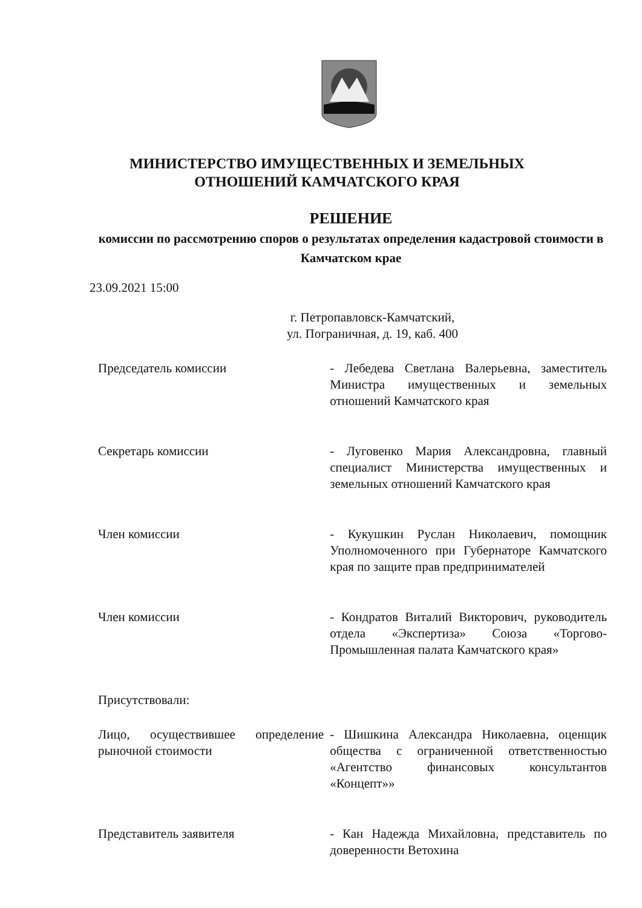МИНИСТЕРСТВО ИМУЩЕСТВЕННЫХ И ЗЕМЕЛЬНЫХ
ОТНОШЕНИЙ КАМЧАТСКОГО КРАЯ
РЕШЕНИЕ
комиссии по рассмотрению споров о результатах определения кадастровой стоимости в Камчатском крае
23.09.2021 15:00
г. Петропавловск-Камчатский,
ул. Пограничная, д. 19, каб. 400
Председатель комиссии - Лебедева Светлана Валерьевна, заместитель Министра имущественных и земельных отношений Камчатского края
Секретарь комиссии - Луговенко Мария Александровна, главный специалист Министерства имущественных и земельных отношений Камчатского края
Член комиссии - Кукушкин Руслан Николаевич, помощник Уполномоченного при Губернаторе Камчатского края по защите прав предпринимателей
Член комиссии - Кондратов Виталий Викторович, руководитель отдела «Экспертиза» Союза «Торгово-Промышленная палата Камчатского края»
Присутствовали:
Лицо, осуществившее определение рыночной стоимости
- Шишкина Александра Николаевна, оценщик общества с ограниченной ответственностью «Агентство финансовых консультантов «Концепт»»
Представитель заявителя - Кан Надежда Михайловна, представитель по доверенности Ветохина